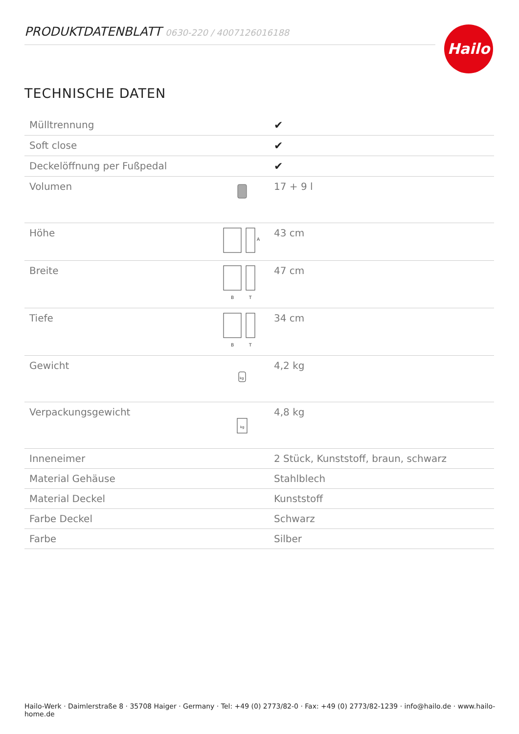PRODUKTDATENBLATT 0630-220 / 4007126016188 Hailo
TECHNISCHE DATEN
| Mülltrennung | | ✔ |
| Soft close | | ✔ |
| Deckelöffnung per Fußpedal | | ✔ |
| Volumen | | 17 + 9 l |
| Höhe | A | 43 cm |
| Breite | B T | 47 cm |
| Tiefe | B T | 34 cm |
| Gewicht | kg | 4,2 kg |
| Verpackungsgewicht | kg | 4,8 kg |
| Inneneimer | | 2 Stück, Kunststoff, braun, schwarz |
| Material Gehäuse | | Stahlblech |
| Material Deckel | | Kunststoff |
| Farbe Deckel | | Schwarz |
| Farbe | | Silber |
Hailo-Werk · Daimlerstraße 8 · 35708 Haiger · Germany · Tel: +49 (0) 2773/82-0 · Fax: +49 (0) 2773/82-1239 · info@hailo.de · www.hailo-home.de